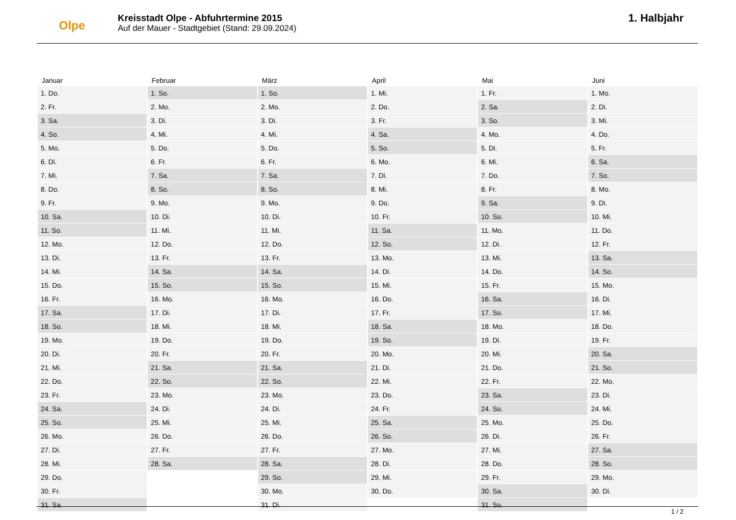Olpe
Kreisstadt Olpe - Abfuhrtermine 2015
Auf der Mauer - Stadtgebiet (Stand: 29.09.2024)
1. Halbjahr
| Januar | Februar | März | April | Mai | Juni |
| --- | --- | --- | --- | --- | --- |
| 1. Do. | 1. So. | 1. So. | 1. Mi. | 1. Fr. | 1. Mo. |
| 2. Fr. | 2. Mo. | 2. Mo. | 2. Do. | 2. Sa. | 2. Di. |
| 3. Sa. | 3. Di. | 3. Di. | 3. Fr. | 3. So. | 3. Mi. |
| 4. So. | 4. Mi. | 4. Mi. | 4. Sa. | 4. Mo. | 4. Do. |
| 5. Mo. | 5. Do. | 5. Do. | 5. So. | 5. Di. | 5. Fr. |
| 6. Di. | 6. Fr. | 6. Fr. | 6. Mo. | 6. Mi. | 6. Sa. |
| 7. Mi. | 7. Sa. | 7. Sa. | 7. Di. | 7. Do. | 7. So. |
| 8. Do. | 8. So. | 8. So. | 8. Mi. | 8. Fr. | 8. Mo. |
| 9. Fr. | 9. Mo. | 9. Mo. | 9. Do. | 9. Sa. | 9. Di. |
| 10. Sa. | 10. Di. | 10. Di. | 10. Fr. | 10. So. | 10. Mi. |
| 11. So. | 11. Mi. | 11. Mi. | 11. Sa. | 11. Mo. | 11. Do. |
| 12. Mo. | 12. Do. | 12. Do. | 12. So. | 12. Di. | 12. Fr. |
| 13. Di. | 13. Fr. | 13. Fr. | 13. Mo. | 13. Mi. | 13. Sa. |
| 14. Mi. | 14. Sa. | 14. Sa. | 14. Di. | 14. Do. | 14. So. |
| 15. Do. | 15. So. | 15. So. | 15. Mi. | 15. Fr. | 15. Mo. |
| 16. Fr. | 16. Mo. | 16. Mo. | 16. Do. | 16. Sa. | 16. Di. |
| 17. Sa. | 17. Di. | 17. Di. | 17. Fr. | 17. So. | 17. Mi. |
| 18. So. | 18. Mi. | 18. Mi. | 18. Sa. | 18. Mo. | 18. Do. |
| 19. Mo. | 19. Do. | 19. Do. | 19. So. | 19. Di. | 19. Fr. |
| 20. Di. | 20. Fr. | 20. Fr. | 20. Mo. | 20. Mi. | 20. Sa. |
| 21. Mi. | 21. Sa. | 21. Sa. | 21. Di. | 21. Do. | 21. So. |
| 22. Do. | 22. So. | 22. So. | 22. Mi. | 22. Fr. | 22. Mo. |
| 23. Fr. | 23. Mo. | 23. Mo. | 23. Do. | 23. Sa. | 23. Di. |
| 24. Sa. | 24. Di. | 24. Di. | 24. Fr. | 24. So. | 24. Mi. |
| 25. So. | 25. Mi. | 25. Mi. | 25. Sa. | 25. Mo. | 25. Do. |
| 26. Mo. | 26. Do. | 26. Do. | 26. So. | 26. Di. | 26. Fr. |
| 27. Di. | 27. Fr. | 27. Fr. | 27. Mo. | 27. Mi. | 27. Sa. |
| 28. Mi. | 28. Sa. | 28. Sa. | 28. Di. | 28. Do. | 28. So. |
| 29. Do. | | 29. So. | 29. Mi. | 29. Fr. | 29. Mo. |
| 30. Fr. | | 30. Mo. | 30. Do. | 30. Sa. | 30. Di. |
| 31. Sa. | | 31. Di. | | 31. So. | |
1 / 2